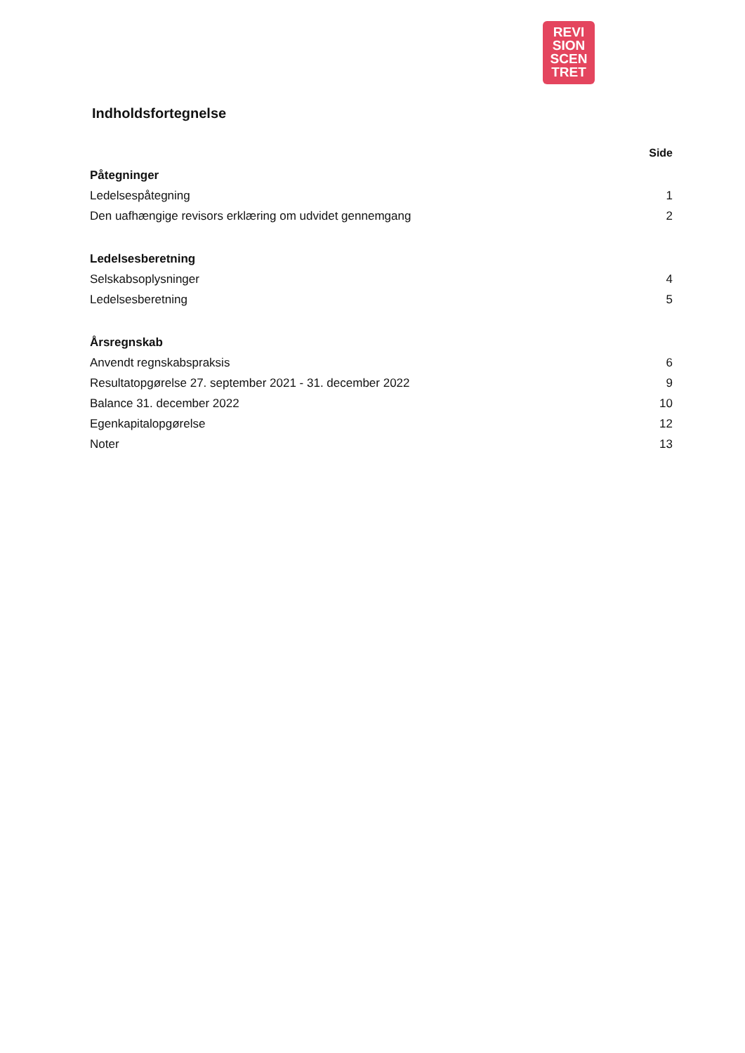REVI
SION
SCEN
TRET
Indholdsfortegnelse
Side
Påtegninger
Ledelsespåtegning 1
Den uafhængige revisors erklæring om udvidet gennemgang 2
Ledelsesberetning
Selskabsoplysninger 4
Ledelsesberetning 5
Årsregnskab
Anvendt regnskabspraksis 6
Resultatopgørelse 27. september 2021 - 31. december 2022 9
Balance 31. december 2022 10
Egenkapitalopgørelse 12
Noter 13